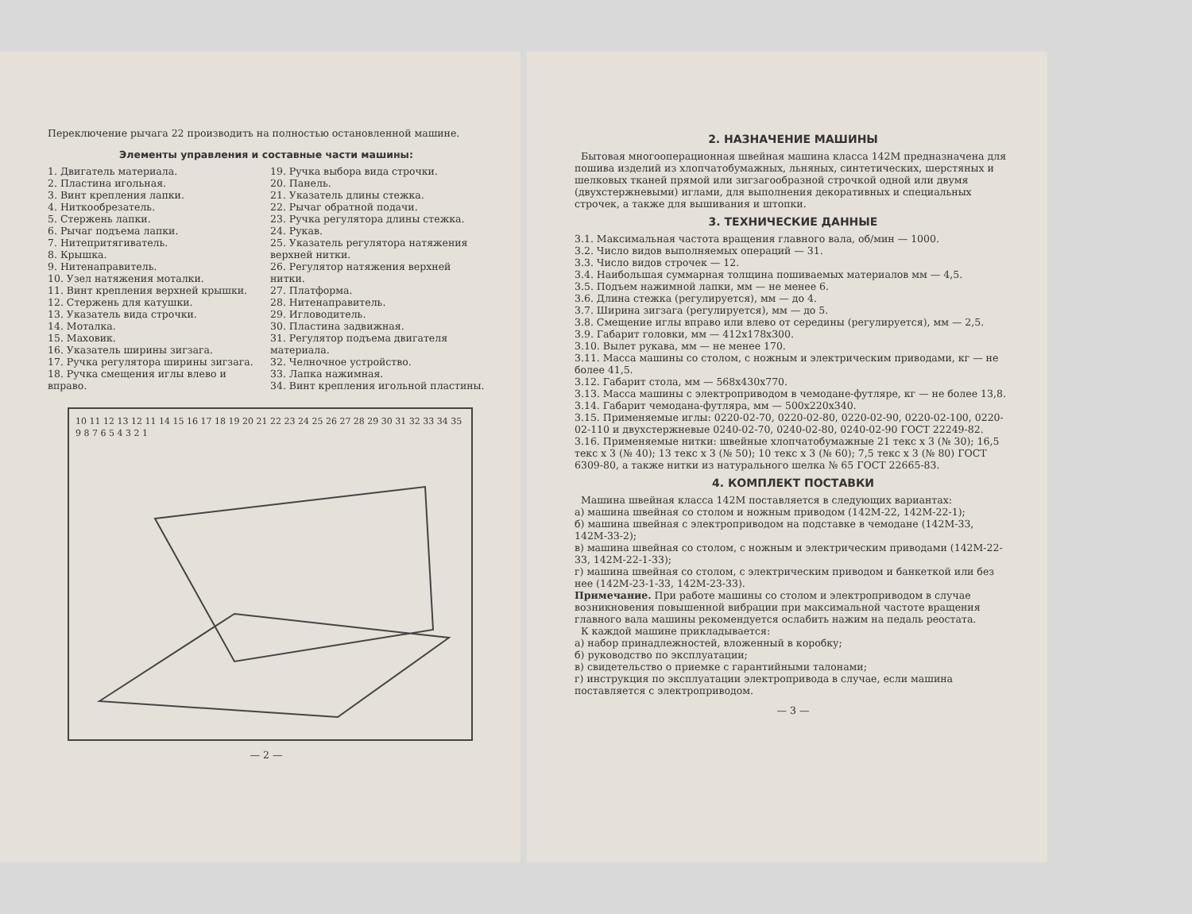Переключение рычага 22 производить на полностью остановленной машине.
Элементы управления и составные части машины:
1. Двигатель материала.
2. Пластина игольная.
3. Винт крепления лапки.
4. Ниткообрезатель.
5. Стержень лапки.
6. Рычаг подъема лапки.
7. Нитепритягиватель.
8. Крышка.
9. Нитенаправитель.
10. Узел натяжения моталки.
11. Винт крепления верхней крышки.
12. Стержень для катушки.
13. Указатель вида строчки.
14. Моталка.
15. Маховик.
16. Указатель ширины зигзага.
17. Ручка регулятора ширины зигзага.
18. Ручка смещения иглы влево и вправо.
19. Ручка выбора вида строчки.
20. Панель.
21. Указатель длины стежка.
22. Рычаг обратной подачи.
23. Ручка регулятора длины стежка.
24. Рукав.
25. Указатель регулятора натяжения верхней нитки.
26. Регулятор натяжения верхней нитки.
27. Платформа.
28. Нитенаправитель.
29. Игловодитель.
30. Пластина задвижная.
31. Регулятор подъема двигателя материала.
32. Челночное устройство.
33. Лапка нажимная.
34. Винт крепления игольной пластины.
10 11 12 13 12 11 14 15 16 17 18 19 20 21 22 23 24 25 26 27 28 29 30 31 32 33 34 35 9 8 7 6 5 4 3 2 1
— 2 —
2. НАЗНАЧЕНИЕ МАШИНЫ
Бытовая многооперационная швейная машина класса 142М предназначена для пошива изделий из хлопчатобумажных, льняных, синтетических, шерстяных и шелковых тканей прямой или зигзагообразной строчкой одной или двумя (двухстержневыми) иглами, для выполнения декоративных и специальных строчек, а также для вышивания и штопки.
3. ТЕХНИЧЕСКИЕ ДАННЫЕ
3.1. Максимальная частота вращения главного вала, об/мин — 1000.
3.2. Число видов выполняемых операций — 31.
3.3. Число видов строчек — 12.
3.4. Наибольшая суммарная толщина пошиваемых материалов мм — 4,5.
3.5. Подъем нажимной лапки, мм — не менее 6.
3.6. Длина стежка (регулируется), мм — до 4.
3.7. Ширина зигзага (регулируется), мм — до 5.
3.8. Смещение иглы вправо или влево от середины (регулируется), мм — 2,5.
3.9. Габарит головки, мм — 412х178х300.
3.10. Вылет рукава, мм — не менее 170.
3.11. Масса машины со столом, с ножным и электрическим приводами, кг — не более 41,5.
3.12. Габарит стола, мм — 568х430х770.
3.13. Масса машины с электроприводом в чемодане-футляре, кг — не более 13,8.
3.14. Габарит чемодана-футляра, мм — 500х220х340.
3.15. Применяемые иглы: 0220-02-70, 0220-02-80, 0220-02-90, 0220-02-100, 0220-02-110 и двухстержневые 0240-02-70, 0240-02-80, 0240-02-90 ГОСТ 22249-82.
3.16. Применяемые нитки: швейные хлопчатобумажные 21 текс х 3 (№ 30); 16,5 текс х 3 (№ 40); 13 текс х 3 (№ 50); 10 текс х 3 (№ 60); 7,5 текс х 3 (№ 80) ГОСТ 6309-80, а также нитки из натурального шелка № 65 ГОСТ 22665-83.
4. КОМПЛЕКТ ПОСТАВКИ
Машина швейная класса 142М поставляется в следующих вариантах:
а) машина швейная со столом и ножным приводом (142М-22, 142М-22-1);
б) машина швейная с электроприводом на подставке в чемодане (142М-33, 142М-33-2);
в) машина швейная со столом, с ножным и электрическим приводами (142М-22-33, 142М-22-1-33);
г) машина швейная со столом, с электрическим приводом и банкеткой или без нее (142М-23-1-33, 142М-23-33).
Примечание. При работе машины со столом и электроприводом в случае возникновения повышенной вибрации при максимальной частоте вращения главного вала машины рекомендуется ослабить нажим на педаль реостата.
К каждой машине прикладывается:
а) набор принадлежностей, вложенный в коробку;
б) руководство по эксплуатации;
в) свидетельство о приемке с гарантийными талонами;
г) инструкция по эксплуатации электропривода в случае, если машина поставляется с электроприводом.
— 3 —